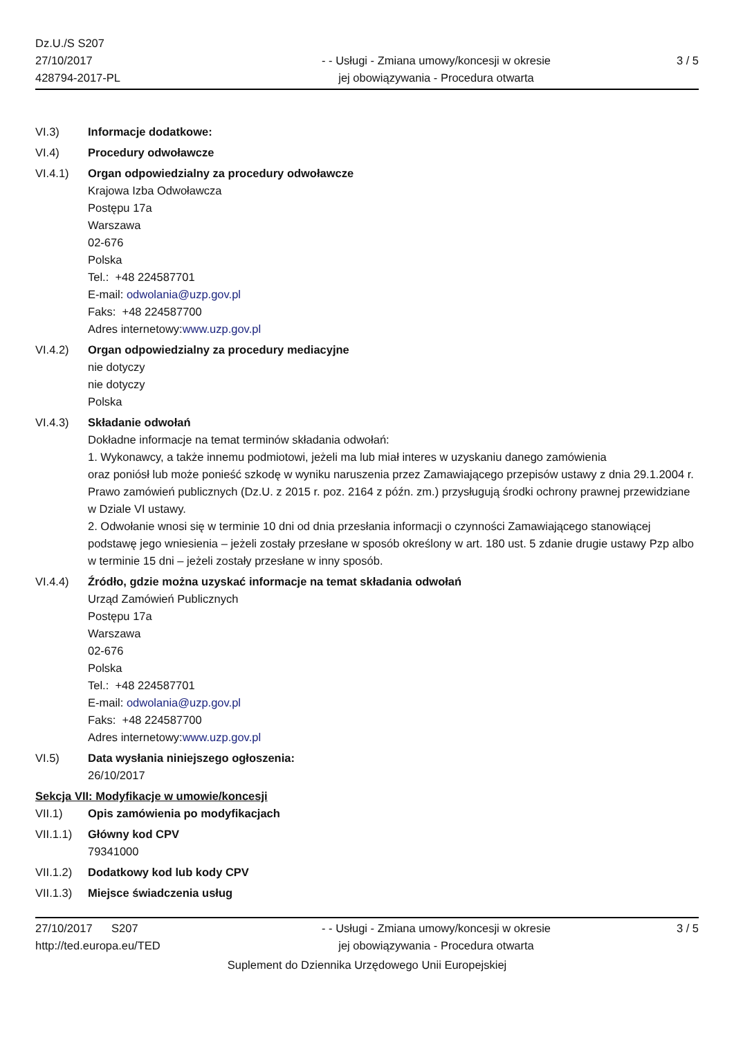Dz.U./S S207
27/10/2017
428794-2017-PL
- - Usługi - Zmiana umowy/koncesji w okresie
jej obowiązywania - Procedura otwarta
3 / 5
VI.3) Informacje dodatkowe:
VI.4) Procedury odwoławcze
VI.4.1) Organ odpowiedzialny za procedury odwoławcze
Krajowa Izba Odwoławcza
Postępu 17a
Warszawa
02-676
Polska
Tel.: +48 224587701
E-mail: odwolania@uzp.gov.pl
Faks: +48 224587700
Adres internetowy:www.uzp.gov.pl
VI.4.2) Organ odpowiedzialny za procedury mediacyjne
nie dotyczy
nie dotyczy
Polska
VI.4.3) Składanie odwołań
Dokładne informacje na temat terminów składania odwołań:
1. Wykonawcy, a także innemu podmiotowi, jeżeli ma lub miał interes w uzyskaniu danego zamówienia
oraz poniósł lub może ponieść szkodę w wyniku naruszenia przez Zamawiającego przepisów ustawy z dnia 29.1.2004 r. Prawo zamówień publicznych (Dz.U. z 2015 r. poz. 2164 z późn. zm.) przysługują środki ochrony prawnej przewidziane w Dziale VI ustawy.
2. Odwołanie wnosi się w terminie 10 dni od dnia przesłania informacji o czynności Zamawiającego stanowiącej podstawę jego wniesienia – jeżeli zostały przesłane w sposób określony w art. 180 ust. 5 zdanie drugie ustawy Pzp albo w terminie 15 dni – jeżeli zostały przesłane w inny sposób.
VI.4.4) Źródło, gdzie można uzyskać informacje na temat składania odwołań
Urząd Zamówień Publicznych
Postępu 17a
Warszawa
02-676
Polska
Tel.: +48 224587701
E-mail: odwolania@uzp.gov.pl
Faks: +48 224587700
Adres internetowy:www.uzp.gov.pl
VI.5) Data wysłania niniejszego ogłoszenia:
26/10/2017
Sekcja VII: Modyfikacje w umowie/koncesji
VII.1) Opis zamówienia po modyfikacjach
VII.1.1)
Główny kod CPV
79341000
VII.1.2)
Dodatkowy kod lub kody CPV
VII.1.3)
Miejsce świadczenia usług
27/10/2017 S207
http://ted.europa.eu/TED
- - Usługi - Zmiana umowy/koncesji w okresie
jej obowiązywania - Procedura otwarta
3 / 5
Suplement do Dziennika Urzędowego Unii Europejskiej